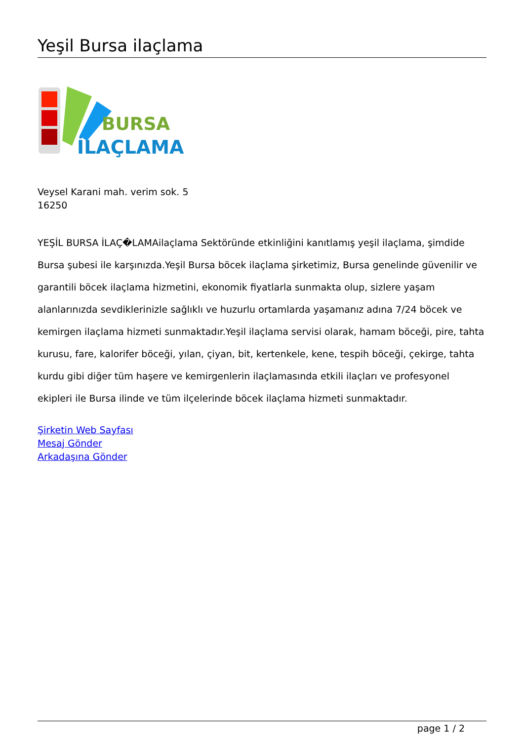Yeşil Bursa ilaçlama
BURSA
İLAÇLAMA
Veysel Karani mah. verim sok. 5
16250
YEŞİL BURSA İLAÇ�LAMAilaçlama Sektöründe etkinliğini kanıtlamış yeşil ilaçlama, şimdide Bursa şubesi ile karşınızda.Yeşil Bursa böcek ilaçlama şirketimiz, Bursa genelinde güvenilir ve garantili böcek ilaçlama hizmetini, ekonomik fiyatlarla sunmakta olup, sizlere yaşam alanlarınızda sevdiklerinizle sağlıklı ve huzurlu ortamlarda yaşamanız adına 7/24 böcek ve kemirgen ilaçlama hizmeti sunmaktadır.Yeşil ilaçlama servisi olarak, hamam böceği, pire, tahta kurusu, fare, kalorifer böceği, yılan, çiyan, bit, kertenkele, kene, tespih böceği, çekirge, tahta kurdu gibi diğer tüm haşere ve kemirgenlerin ilaçlamasında etkili ilaçları ve profesyonel ekipleri ile Bursa ilinde ve tüm ilçelerinde böcek ilaçlama hizmeti sunmaktadır.
Şirketin Web Sayfası
Mesaj Gönder
Arkadaşına Gönder
page 1 / 2